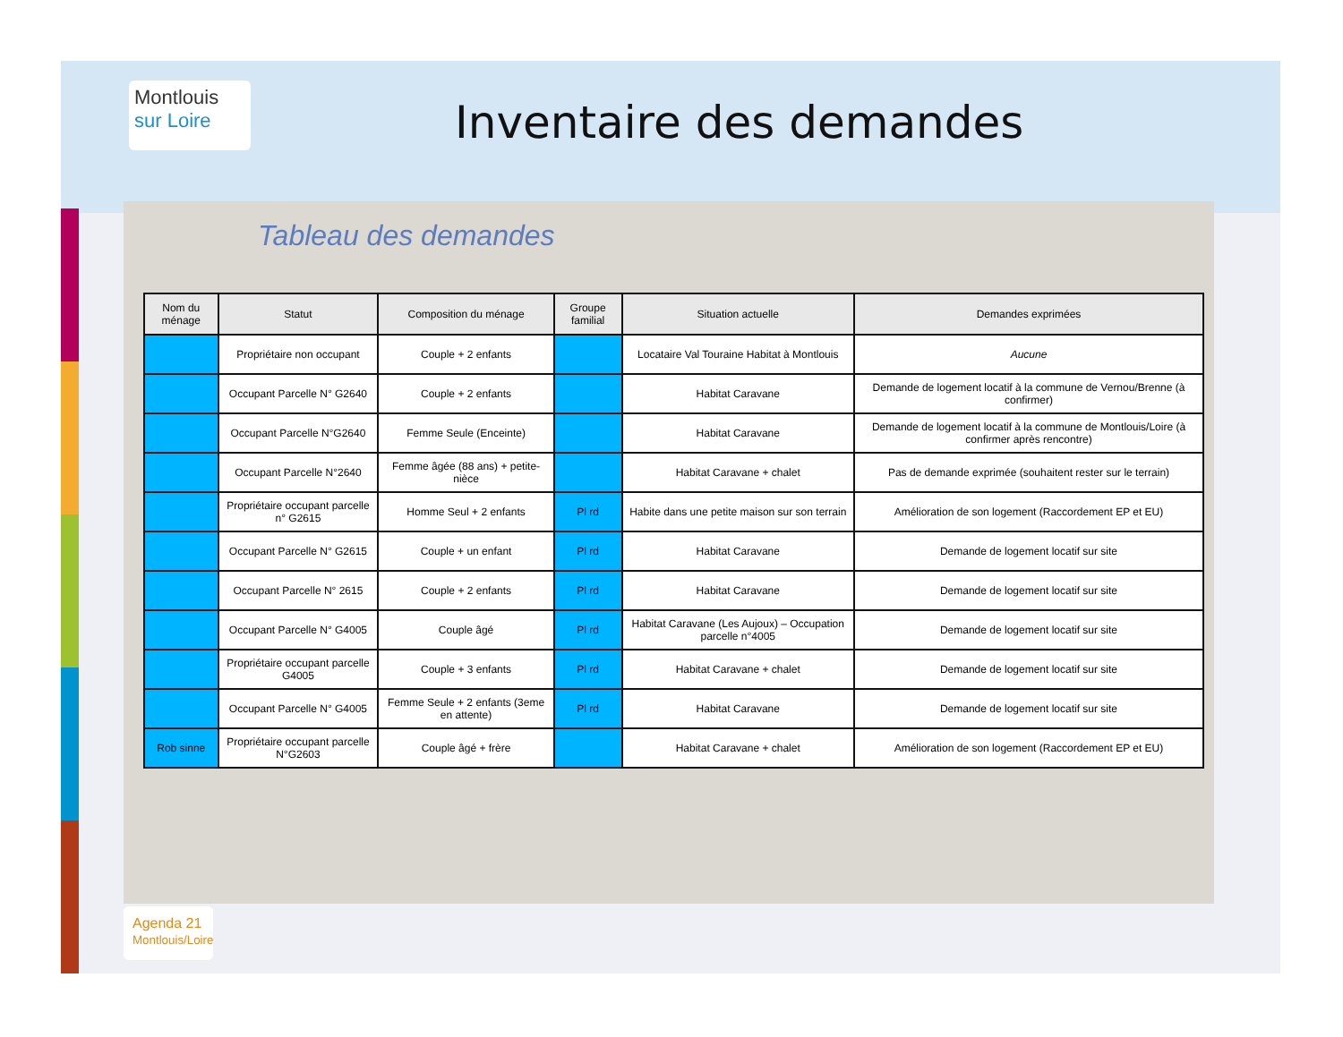Montlouis sur Loire
Inventaire des demandes
Tableau des demandes
| Nom du ménage | Statut | Composition du ménage | Groupe familial | Situation actuelle | Demandes exprimées |
| --- | --- | --- | --- | --- | --- |
| | Propriétaire non occupant | Couple + 2 enfants | | Locataire Val Touraine Habitat à Montlouis | Aucune |
| | Occupant Parcelle N° G2640 | Couple + 2 enfants | | Habitat Caravane | Demande de logement locatif à la commune de Vernou/Brenne (à confirmer) |
| | Occupant Parcelle N°G2640 | Femme Seule (Enceinte) | | Habitat Caravane | Demande de logement locatif à la commune de Montlouis/Loire (à confirmer après rencontre) |
| | Occupant Parcelle N°2640 | Femme âgée (88 ans) + petite-nièce | | Habitat Caravane + chalet | Pas de demande exprimée (souhaitent rester sur le terrain) |
| | Propriétaire occupant parcelle n° G2615 | Homme Seul + 2 enfants | Pl rd | Habite dans une petite maison sur son terrain | Amélioration de son logement (Raccordement EP et EU) |
| | Occupant Parcelle N° G2615 | Couple + un enfant | Pl rd | Habitat Caravane | Demande de logement locatif sur site |
| | Occupant Parcelle N° 2615 | Couple + 2 enfants | Pl rd | Habitat Caravane | Demande de logement locatif sur site |
| | Occupant Parcelle N° G4005 | Couple âgé | Pl rd | Habitat Caravane (Les Aujoux) – Occupation parcelle n°4005 | Demande de logement locatif sur site |
| | Propriétaire occupant parcelle G4005 | Couple + 3 enfants | Pl rd | Habitat Caravane + chalet | Demande de logement locatif sur site |
| | Occupant Parcelle N° G4005 | Femme Seule + 2 enfants (3eme en attente) | Pl rd | Habitat Caravane | Demande de logement locatif sur site |
| Rob sinne | Propriétaire occupant parcelle N°G2603 | Couple âgé + frère | | Habitat Caravane + chalet | Amélioration de son logement (Raccordement EP et EU) |
Agenda 21
Montlouis/Loire